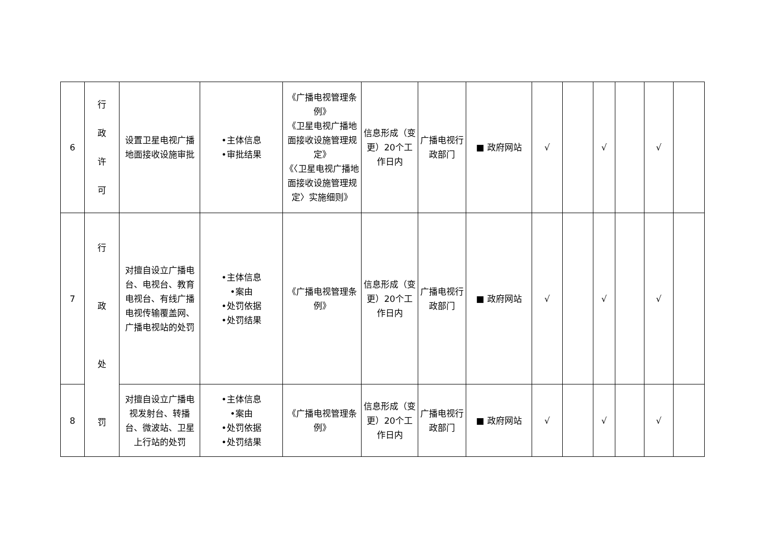| 6 | 行 政 许 可 | 设置卫星电视广播地面接收设施审批 | •主体信息 •审批结果 | 《广播电视管理条例》 《卫星电视广播地面接收设施管理规定》 《〈卫星电视广播地面接收设施管理规定〉实施细则》 | 信息形成（变更）20个工作日内 | 广播电视行政部门 | ■ 政府网站 | √ | | √ | | √ | |
| 7 | 行 政 处 罚 | 对擅自设立广播电台、电视台、教育电视台、有线广播电视传输覆盖网、广播电视站的处罚 | •主体信息 •案由 •处罚依据 •处罚结果 | 《广播电视管理条例》 | 信息形成（变更）20个工作日内 | 广播电视行政部门 | ■ 政府网站 | √ | | √ | | √ | |
| 8 | | 对擅自设立广播电视发射台、转播台、微波站、卫星上行站的处罚 | •主体信息 •案由 •处罚依据 •处罚结果 | 《广播电视管理条例》 | 信息形成（变更）20个工作日内 | 广播电视行政部门 | ■ 政府网站 | √ | | √ | | √ | |